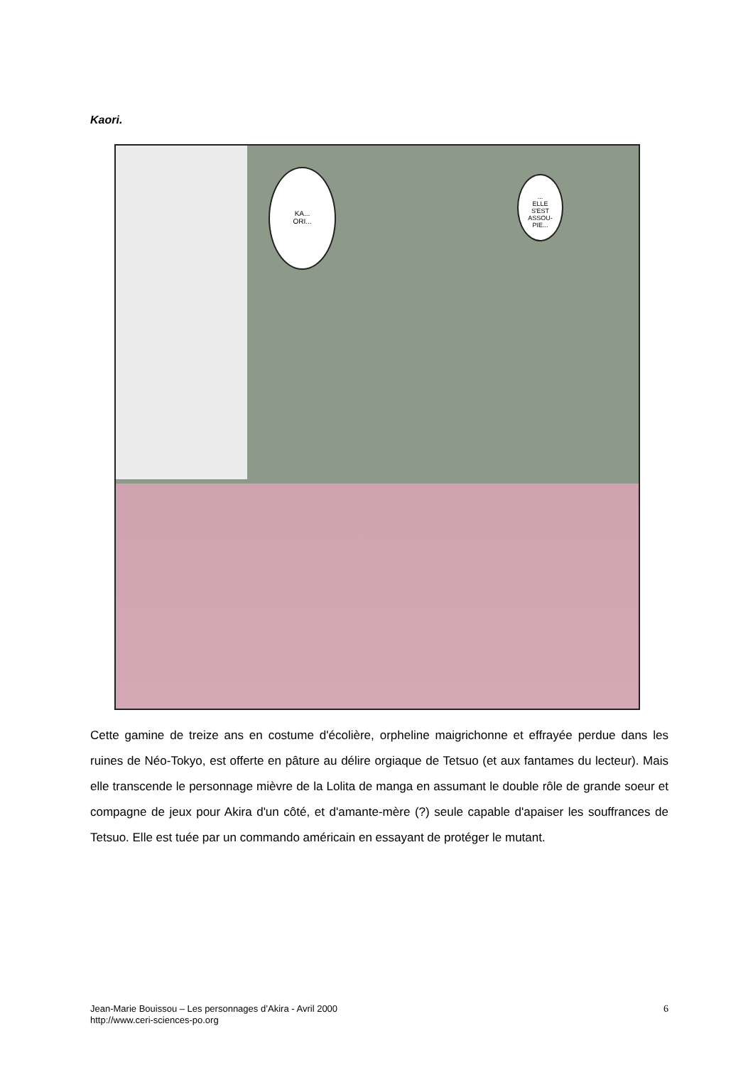Kaori.
KA...
ORI...
...
ELLE
S'EST
ASSOU-
PIE...
Cette gamine de treize ans en costume d'écolière, orpheline maigrichonne et effrayée perdue dans les ruines de Néo-Tokyo, est offerte en pâture au délire orgiaque de Tetsuo (et aux fantames du lecteur). Mais elle transcende le personnage mièvre de la Lolita de manga en assumant le double rôle de grande soeur et compagne de jeux pour Akira d'un côté, et d'amante-mère (?) seule capable d'apaiser les souffrances de Tetsuo. Elle est tuée par un commando américain en essayant de protéger le mutant.
Jean-Marie Bouissou – Les personnages d’Akira - Avril 2000
http://www.ceri-sciences-po.org
6